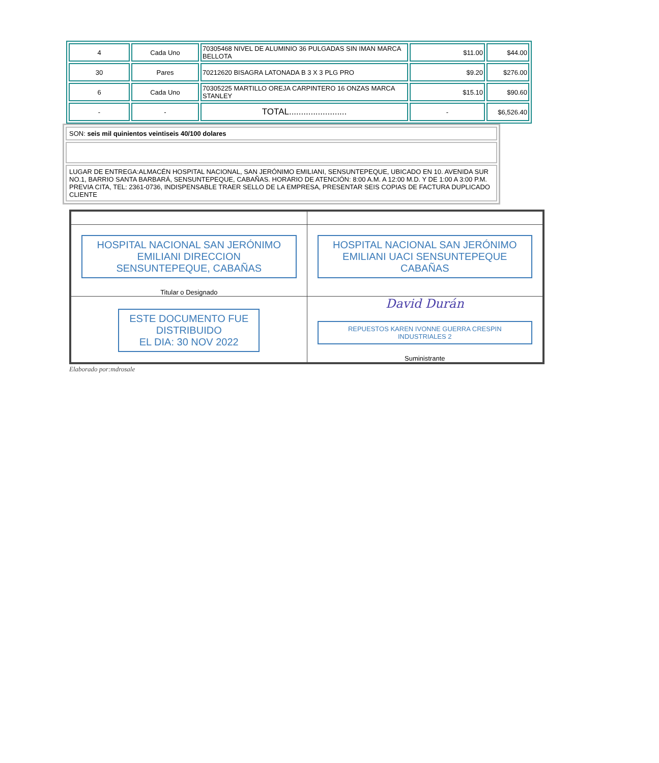| 4 | Cada Uno | 70305468 NIVEL DE ALUMINIO 36 PULGADAS SIN IMAN MARCA BELLOTA | $11.00 | $44.00 |
| 30 | Pares | 70212620 BISAGRA LATONADA B 3 X 3 PLG PRO | $9.20 | $276.00 |
| 6 | Cada Uno | 70305225 MARTILLO OREJA CARPINTERO 16 ONZAS MARCA STANLEY | $15.10 | $90.60 |
| - | - | TOTAL........................ | - | $6,526.40 |
| SON: seis mil quinientos veintiseis 40/100 dolares |
| LUGAR DE ENTREGA:ALMACÉN HOSPITAL NACIONAL, SAN JERÓNIMO EMILIANI, SENSUNTEPEQUE, UBICADO EN 10. AVENIDA SUR NO.1, BARRIO SANTA BARBARÁ, SENSUNTEPEQUE, CABAÑAS. HORARIO DE ATENCIÓN: 8:00 A.M. A 12:00 M.D. Y DE 1:00 A 3:00 P.M. PREVIA CITA, TEL: 2361-0736, INDISPENSABLE TRAER SELLO DE LA EMPRESA, PRESENTAR SEIS COPIAS DE FACTURA DUPLICADO CLIENTE |
| HOSPITAL NACIONAL SAN JERÓNIMO EMILIANI DIRECCION SENSUNTEPEQUE, CABAÑAS Titular o Designado | HOSPITAL NACIONAL SAN JERÓNIMO EMILIANI UACI SENSUNTEPEQUE CABAÑAS |
| ESTE DOCUMENTO FUE DISTRIBUIDO EL DIA: 30 NOV 2022 | David Durán REPUESTOS KAREN IVONNE GUERRA CRESPIN INDUSTRIALES 2 Suministrante |
Elaborado por:mdrosale